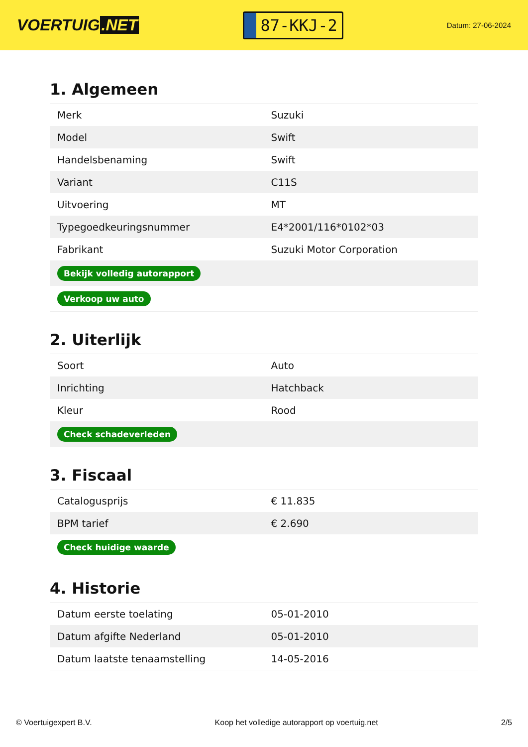VOERTUIG.NET
87-KKJ-2
Datum: 27-06-2024
1. Algemeen
| Merk | Suzuki |
| Model | Swift |
| Handelsbenaming | Swift |
| Variant | C11S |
| Uitvoering | MT |
| Typegoedkeuringsnummer | E4*2001/116*0102*03 |
| Fabrikant | Suzuki Motor Corporation |
| Bekijk volledig autorapport | |
| Verkoop uw auto | |
2. Uiterlijk
| Soort | Auto |
| Inrichting | Hatchback |
| Kleur | Rood |
| Check schadeverleden | |
3. Fiscaal
| Catalogusprijs | € 11.835 |
| BPM tarief | € 2.690 |
| Check huidige waarde | |
4. Historie
| Datum eerste toelating | 05-01-2010 |
| Datum afgifte Nederland | 05-01-2010 |
| Datum laatste tenaamstelling | 14-05-2016 |
© Voertuigexpert B.V. Koop het volledige autorapport op voertuig.net 2/5